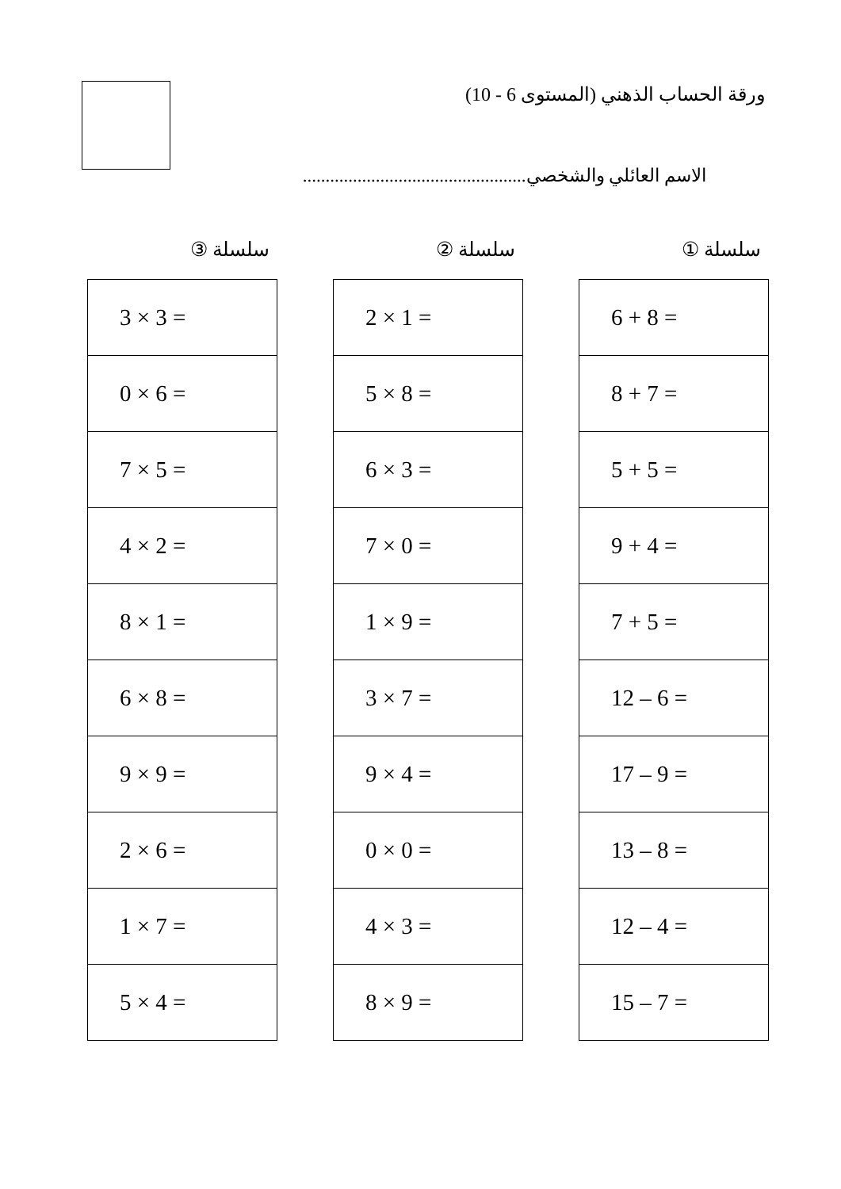ورقة الحساب الذهني (المستوى 6 - 10)
الاسم العائلي والشخصي.................................................
سلسلة ①
| 6 + 8 = |
| 8 + 7 = |
| 5 + 5 = |
| 9 + 4 = |
| 7 + 5 = |
| 12 – 6 = |
| 17 – 9 = |
| 13 – 8 = |
| 12 – 4 = |
| 15 – 7 = |
سلسلة ②
| 2 × 1 = |
| 5 × 8 = |
| 6 × 3 = |
| 7 × 0 = |
| 1 × 9 = |
| 3 × 7 = |
| 9 × 4 = |
| 0 × 0 = |
| 4 × 3 = |
| 8 × 9 = |
سلسلة ③
| 3 × 3 = |
| 0 × 6 = |
| 7 × 5 = |
| 4 × 2 = |
| 8 × 1 = |
| 6 × 8 = |
| 9 × 9 = |
| 2 × 6 = |
| 1 × 7 = |
| 5 × 4 = |